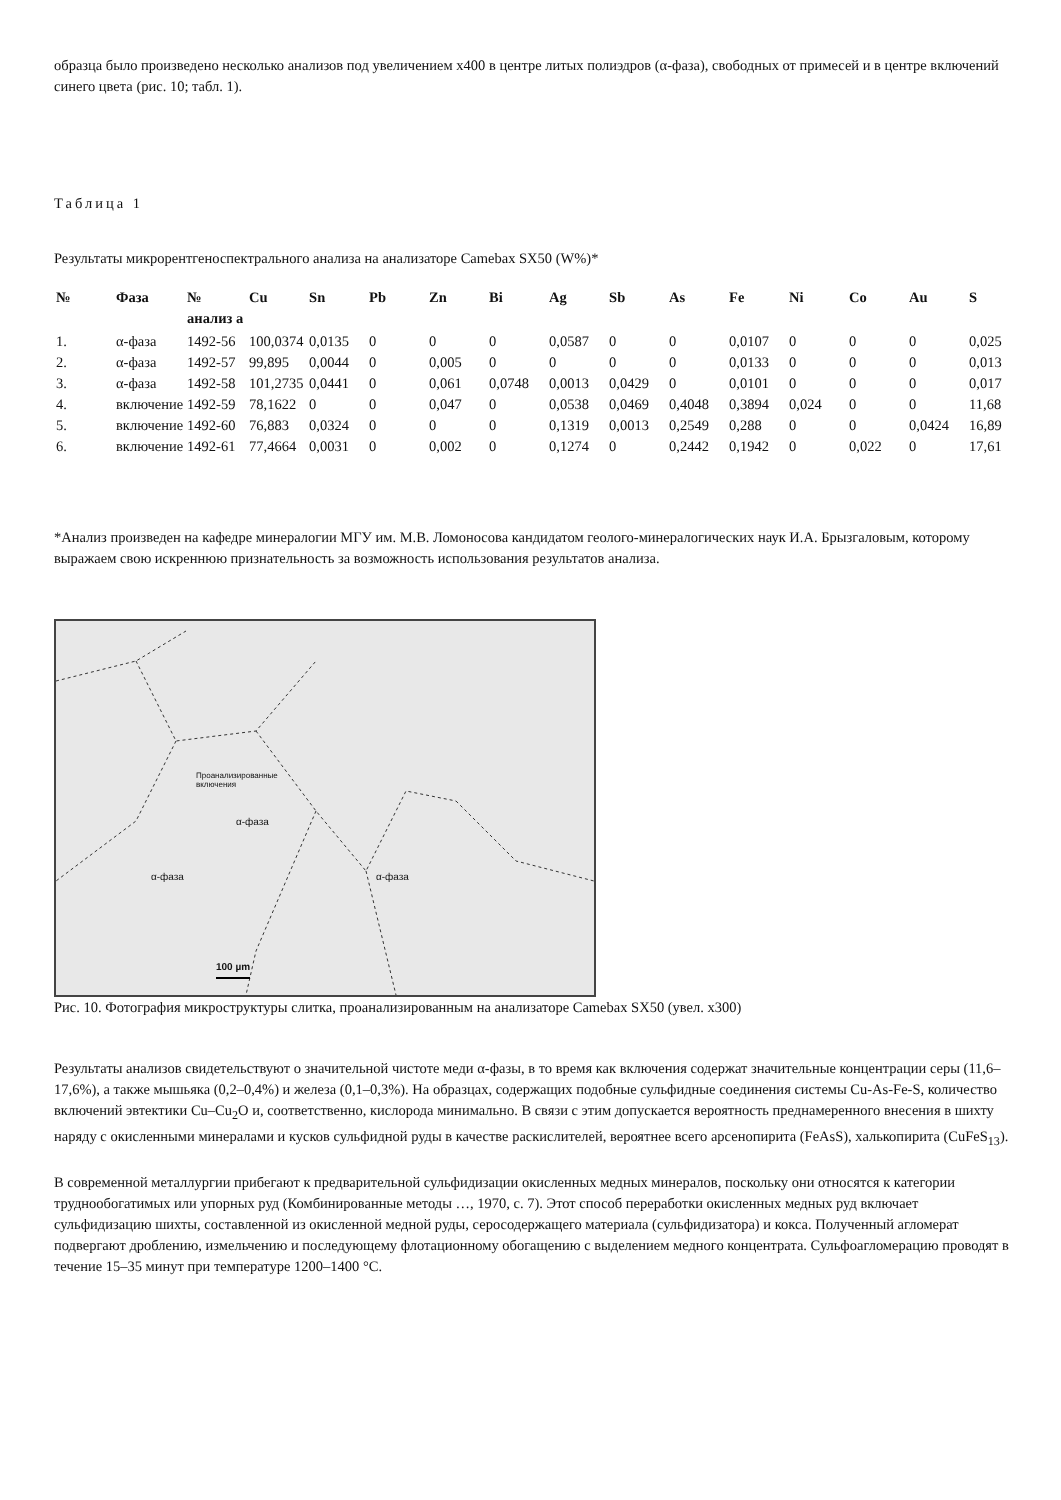образца было произведено несколько анализов под увеличением х400 в центре литых полиэдров (α-фаза), свободных от примесей и в центре включений синего цвета (рис. 10; табл. 1).
Таблица 1
Результаты микрорентгеноспектрального анализа на анализаторе Camebax SX50 (W%)*
| № | Фаза | № анализ а | Cu | Sn | Pb | Zn | Bi | Ag | Sb | As | Fe | Ni | Co | Au | S |
| --- | --- | --- | --- | --- | --- | --- | --- | --- | --- | --- | --- | --- | --- | --- | --- |
| 1. | α-фаза | 1492-56 | 100,0374 | 0,0135 | 0 | 0 | 0 | 0,0587 | 0 | 0 | 0,0107 | 0 | 0 | 0 | 0,025 |
| 2. | α-фаза | 1492-57 | 99,895 | 0,0044 | 0 | 0,005 | 0 | 0 | 0 | 0 | 0,0133 | 0 | 0 | 0 | 0,013 |
| 3. | α-фаза | 1492-58 | 101,2735 | 0,0441 | 0 | 0,061 | 0,0748 | 0,0013 | 0,0429 | 0 | 0,0101 | 0 | 0 | 0 | 0,017 |
| 4. | включение | 1492-59 | 78,1622 | 0 | 0 | 0,047 | 0 | 0,0538 | 0,0469 | 0,4048 | 0,3894 | 0,024 | 0 | 0 | 11,68 |
| 5. | включение | 1492-60 | 76,883 | 0,0324 | 0 | 0 | 0 | 0,1319 | 0,0013 | 0,2549 | 0,288 | 0 | 0 | 0,0424 | 16,89 |
| 6. | включение | 1492-61 | 77,4664 | 0,0031 | 0 | 0,002 | 0 | 0,1274 | 0 | 0,2442 | 0,1942 | 0 | 0,022 | 0 | 17,61 |
*Анализ произведен на кафедре минералогии МГУ им. М.В. Ломоносова кандидатом геолого-минералогических наук И.А. Брызгаловым, которому выражаем свою искреннюю признательность за возможность использования результатов анализа.
Проанализированные
включения
α-фаза
α-фаза α-фаза
100 µm
Рис. 10. Фотография микроструктуры слитка, проанализированным на анализаторе Camebax SX50 (увел. х300)
Результаты анализов свидетельствуют о значительной чистоте меди α-фазы, в то время как включения содержат значительные концентрации серы (11,6–17,6%), а также мышьяка (0,2–0,4%) и железа (0,1–0,3%). На образцах, содержащих подобные сульфидные соединения системы Cu-As-Fe-S, количество включений эвтектики Cu–Cu<sub>2</sub>O и, соответственно, кислорода минимально. В связи с этим допускается вероятность преднамеренного внесения в шихту наряду с окисленными минералами и кусков сульфидной руды в качестве раскислителей, вероятнее всего арсенопирита (FeAsS), халькопирита (CuFeS<sub>13</sub>).
В современной металлургии прибегают к предварительной сульфидизации окисленных медных минералов, поскольку они относятся к категории труднообогатимых или упорных руд (Комбинированные методы …, 1970, с. 7). Этот способ переработки окисленных медных руд включает сульфидизацию шихты, составленной из окисленной медной руды, серосодержащего материала (сульфидизатора) и кокса. Полученный агломерат подвергают дроблению, измельчению и последующему флотационному обогащению с выделением медного концентрата. Сульфоагломерацию проводят в течение 15–35 минут при температуре 1200–1400 °С.